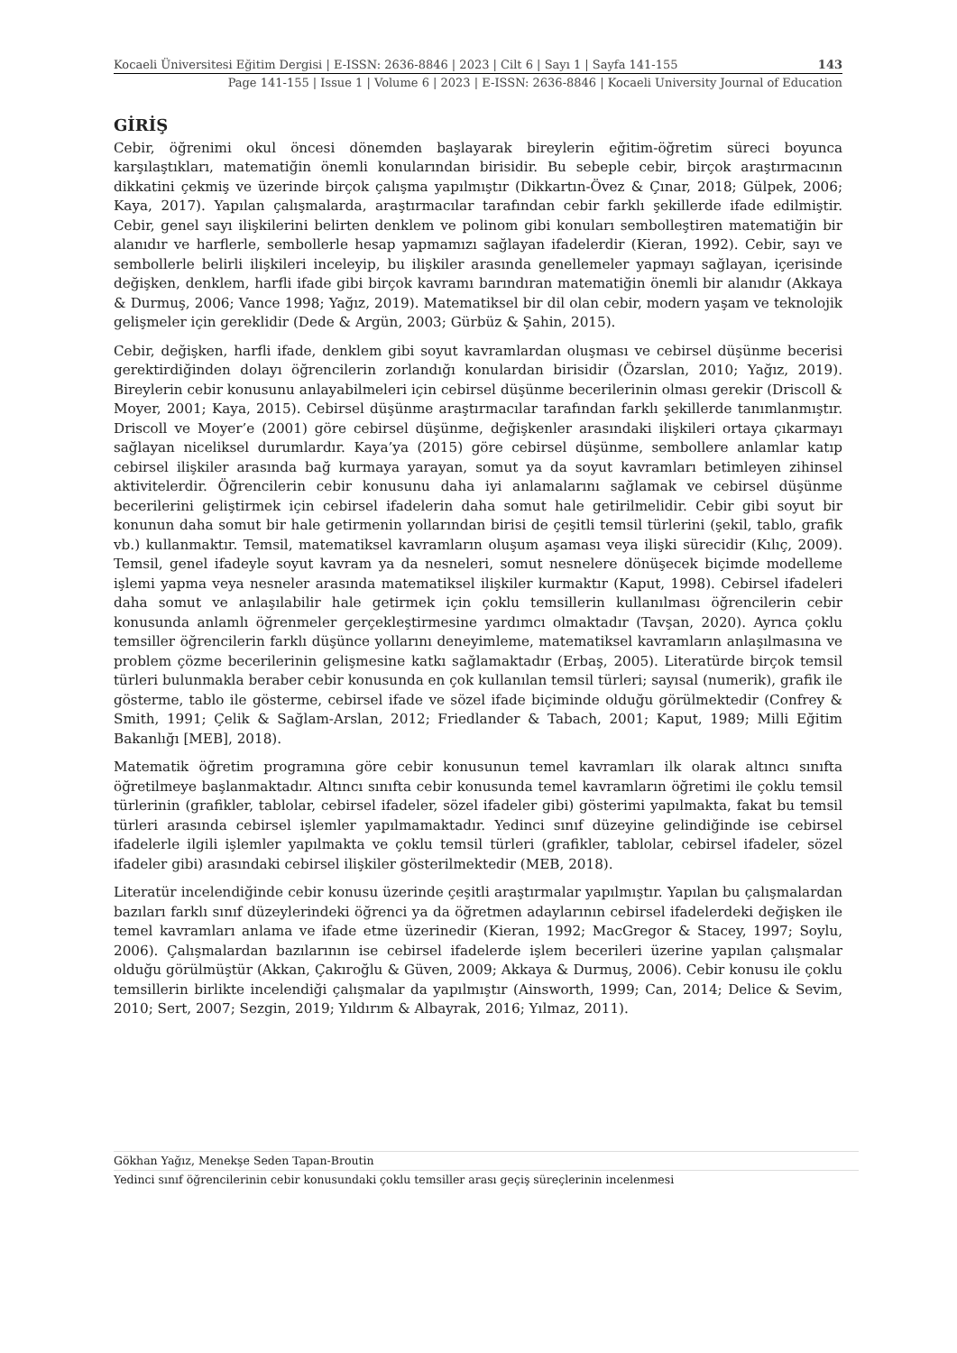Kocaeli Üniversitesi Eğitim Dergisi | E-ISSN: 2636-8846 | 2023 | Cilt 6 | Sayı 1 | Sayfa 141-155 143
Page 141-155 | Issue 1 | Volume 6 | 2023 | E-ISSN: 2636-8846 | Kocaeli University Journal of Education
GİRİŞ
Cebir, öğrenimi okul öncesi dönemden başlayarak bireylerin eğitim-öğretim süreci boyunca karşılaştıkları, matematiğin önemli konularından birisidir. Bu sebeple cebir, birçok araştırmacının dikkatini çekmiş ve üzerinde birçok çalışma yapılmıştır (Dikkartın-Övez & Çınar, 2018; Gülpek, 2006; Kaya, 2017). Yapılan çalışmalarda, araştırmacılar tarafından cebir farklı şekillerde ifade edilmiştir. Cebir, genel sayı ilişkilerini belirten denklem ve polinom gibi konuları sembolleştiren matematiğin bir alanıdır ve harflerle, sembollerle hesap yapmamızı sağlayan ifadelerdir (Kieran, 1992). Cebir, sayı ve sembollerle belirli ilişkileri inceleyip, bu ilişkiler arasında genellemeler yapmayı sağlayan, içerisinde değişken, denklem, harfli ifade gibi birçok kavramı barındıran matematiğin önemli bir alanıdır (Akkaya & Durmuş, 2006; Vance 1998; Yağız, 2019). Matematiksel bir dil olan cebir, modern yaşam ve teknolojik gelişmeler için gereklidir (Dede & Argün, 2003; Gürbüz & Şahin, 2015).
Cebir, değişken, harfli ifade, denklem gibi soyut kavramlardan oluşması ve cebirsel düşünme becerisi gerektirdiğinden dolayı öğrencilerin zorlandığı konulardan birisidir (Özarslan, 2010; Yağız, 2019). Bireylerin cebir konusunu anlayabilmeleri için cebirsel düşünme becerilerinin olması gerekir (Driscoll & Moyer, 2001; Kaya, 2015). Cebirsel düşünme araştırmacılar tarafından farklı şekillerde tanımlanmıştır. Driscoll ve Moyer’e (2001) göre cebirsel düşünme, değişkenler arasındaki ilişkileri ortaya çıkarmayı sağlayan niceliksel durumlardır. Kaya’ya (2015) göre cebirsel düşünme, sembollere anlamlar katıp cebirsel ilişkiler arasında bağ kurmaya yarayan, somut ya da soyut kavramları betimleyen zihinsel aktivitelerdir. Öğrencilerin cebir konusunu daha iyi anlamalarını sağlamak ve cebirsel düşünme becerilerini geliştirmek için cebirsel ifadelerin daha somut hale getirilmelidir. Cebir gibi soyut bir konunun daha somut bir hale getirmenin yollarından birisi de çeşitli temsil türlerini (şekil, tablo, grafik vb.) kullanmaktır. Temsil, matematiksel kavramların oluşum aşaması veya ilişki sürecidir (Kılıç, 2009). Temsil, genel ifadeyle soyut kavram ya da nesneleri, somut nesnelere dönüşecek biçimde modelleme işlemi yapma veya nesneler arasında matematiksel ilişkiler kurmaktır (Kaput, 1998). Cebirsel ifadeleri daha somut ve anlaşılabilir hale getirmek için çoklu temsillerin kullanılması öğrencilerin cebir konusunda anlamlı öğrenmeler gerçekleştirmesine yardımcı olmaktadır (Tavşan, 2020). Ayrıca çoklu temsiller öğrencilerin farklı düşünce yollarını deneyimleme, matematiksel kavramların anlaşılmasına ve problem çözme becerilerinin gelişmesine katkı sağlamaktadır (Erbaş, 2005). Literatürde birçok temsil türleri bulunmakla beraber cebir konusunda en çok kullanılan temsil türleri; sayısal (numerik), grafik ile gösterme, tablo ile gösterme, cebirsel ifade ve sözel ifade biçiminde olduğu görülmektedir (Confrey & Smith, 1991; Çelik & Sağlam-Arslan, 2012; Friedlander & Tabach, 2001; Kaput, 1989; Milli Eğitim Bakanlığı [MEB], 2018).
Matematik öğretim programına göre cebir konusunun temel kavramları ilk olarak altıncı sınıfta öğretilmeye başlanmaktadır. Altıncı sınıfta cebir konusunda temel kavramların öğretimi ile çoklu temsil türlerinin (grafikler, tablolar, cebirsel ifadeler, sözel ifadeler gibi) gösterimi yapılmakta, fakat bu temsil türleri arasında cebirsel işlemler yapılmamaktadır. Yedinci sınıf düzeyine gelindiğinde ise cebirsel ifadelerle ilgili işlemler yapılmakta ve çoklu temsil türleri (grafikler, tablolar, cebirsel ifadeler, sözel ifadeler gibi) arasındaki cebirsel ilişkiler gösterilmektedir (MEB, 2018).
Literatür incelendiğinde cebir konusu üzerinde çeşitli araştırmalar yapılmıştır. Yapılan bu çalışmalardan bazıları farklı sınıf düzeylerindeki öğrenci ya da öğretmen adaylarının cebirsel ifadelerdeki değişken ile temel kavramları anlama ve ifade etme üzerinedir (Kieran, 1992; MacGregor & Stacey, 1997; Soylu, 2006). Çalışmalardan bazılarının ise cebirsel ifadelerde işlem becerileri üzerine yapılan çalışmalar olduğu görülmüştür (Akkan, Çakıroğlu & Güven, 2009; Akkaya & Durmuş, 2006). Cebir konusu ile çoklu temsillerin birlikte incelendiği çalışmalar da yapılmıştır (Ainsworth, 1999; Can, 2014; Delice & Sevim, 2010; Sert, 2007; Sezgin, 2019; Yıldırım & Albayrak, 2016; Yılmaz, 2011).
Gökhan Yağız, Menekşe Seden Tapan-Broutin
Yedinci sınıf öğrencilerinin cebir konusundaki çoklu temsiller arası geçiş süreçlerinin incelenmesi